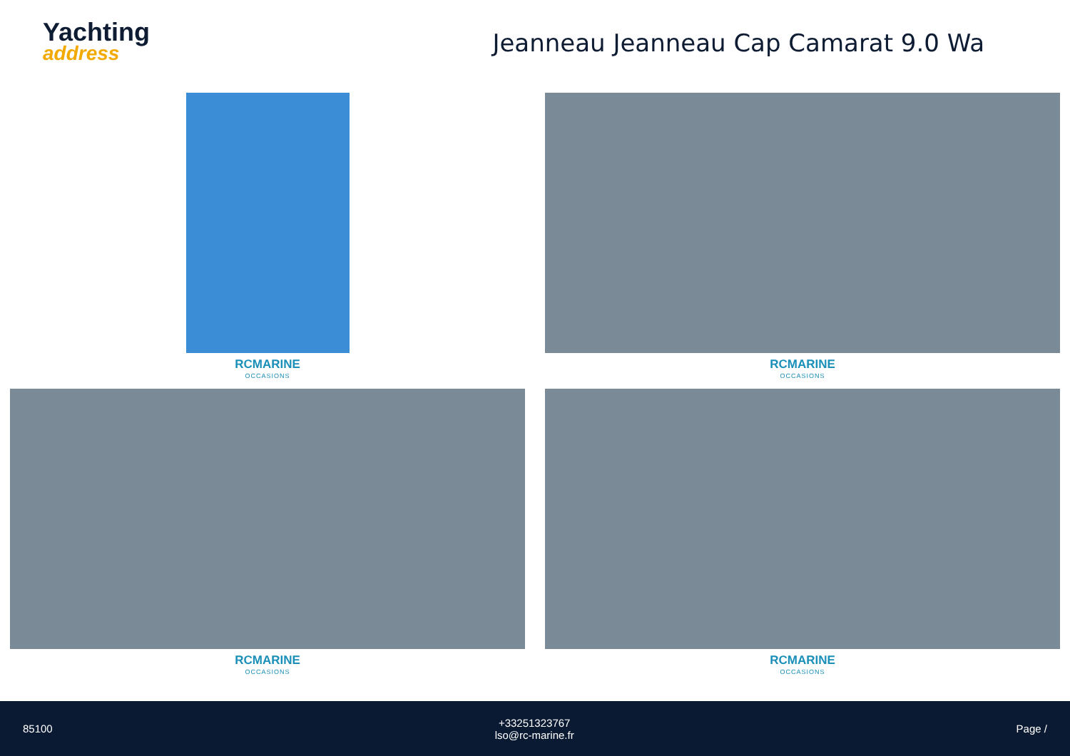Yachting
address
Jeanneau Jeanneau Cap Camarat 9.0 Wa
RCMARINE
OCCASIONS
RCMARINE
OCCASIONS
RCMARINE
OCCASIONS
RCMARINE
OCCASIONS
85100
+33251323767
lso@rc-marine.fr
Page /